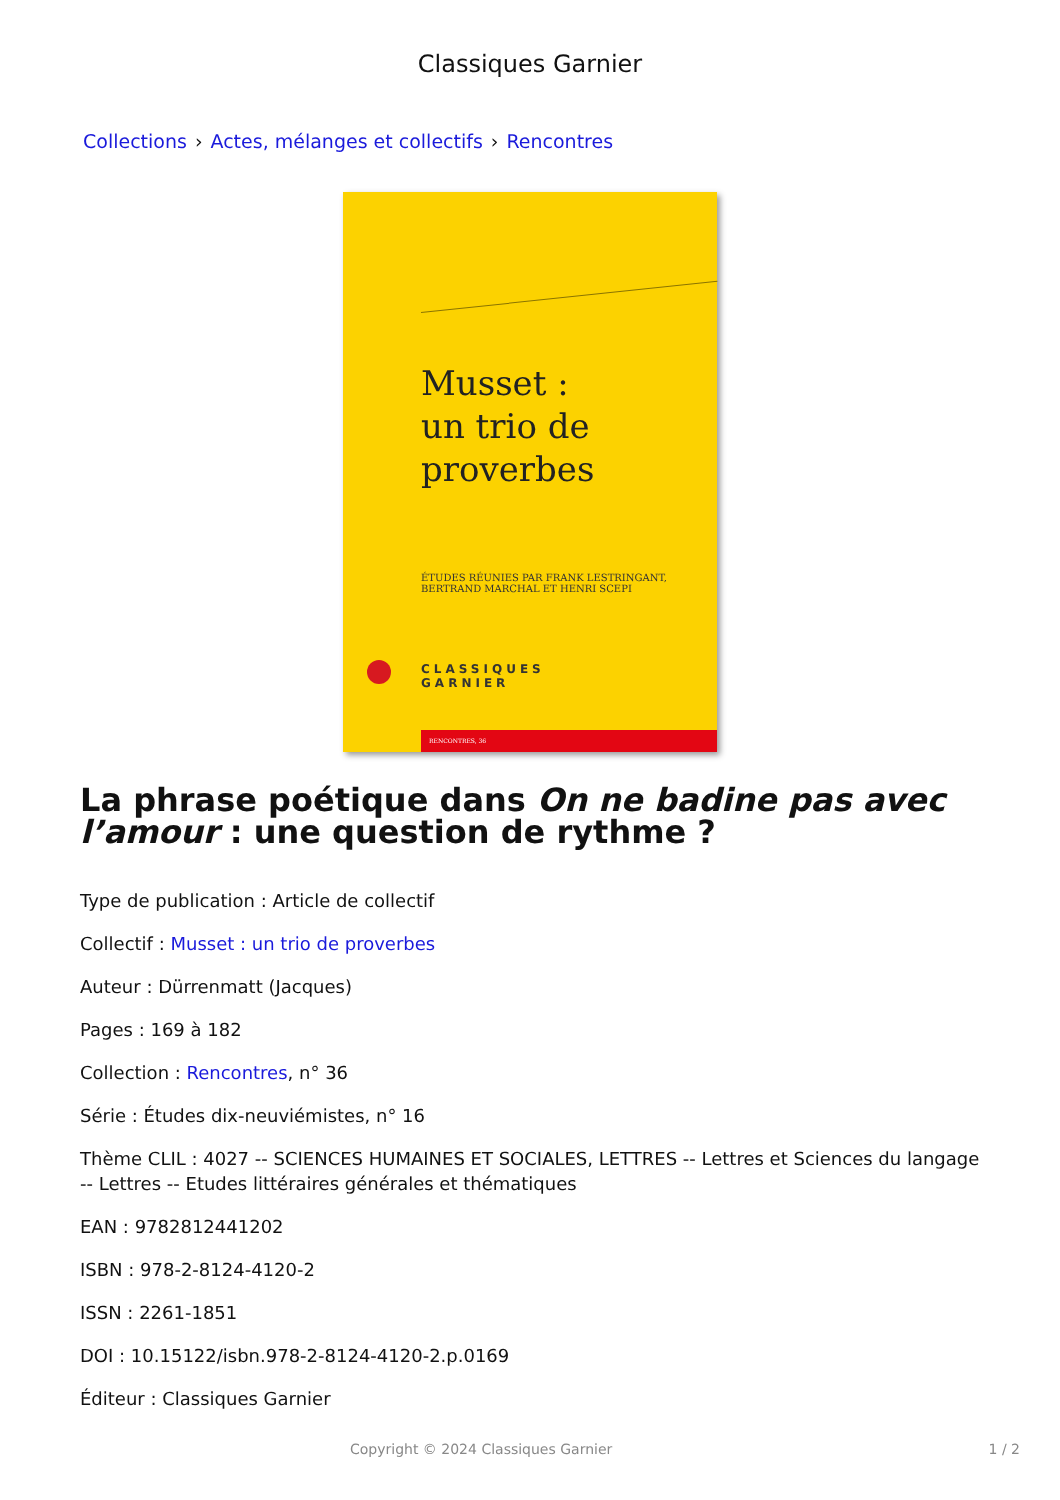Classiques Garnier
Collections › Actes, mélanges et collectifs › Rencontres
Musset :
un trio de
proverbes
ÉTUDES RÉUNIES PAR FRANK LESTRINGANT,
BERTRAND MARCHAL ET HENRI SCEPI
CLASSIQUES
GARNIER
RENCONTRES, 36
La phrase poétique dans On ne badine pas avec l’amour : une question de rythme ?
Type de publication : Article de collectif
Collectif : Musset : un trio de proverbes
Auteur : Dürrenmatt (Jacques)
Pages : 169 à 182
Collection : Rencontres, n° 36
Série : Études dix-neuviémistes, n° 16
Thème CLIL : 4027 -- SCIENCES HUMAINES ET SOCIALES, LETTRES -- Lettres et Sciences du langage -- Lettres -- Etudes littéraires générales et thématiques
EAN : 9782812441202
ISBN : 978-2-8124-4120-2
ISSN : 2261-1851
DOI : 10.15122/isbn.978-2-8124-4120-2.p.0169
Éditeur : Classiques Garnier
Copyright © 2024 Classiques Garnier 1 / 2